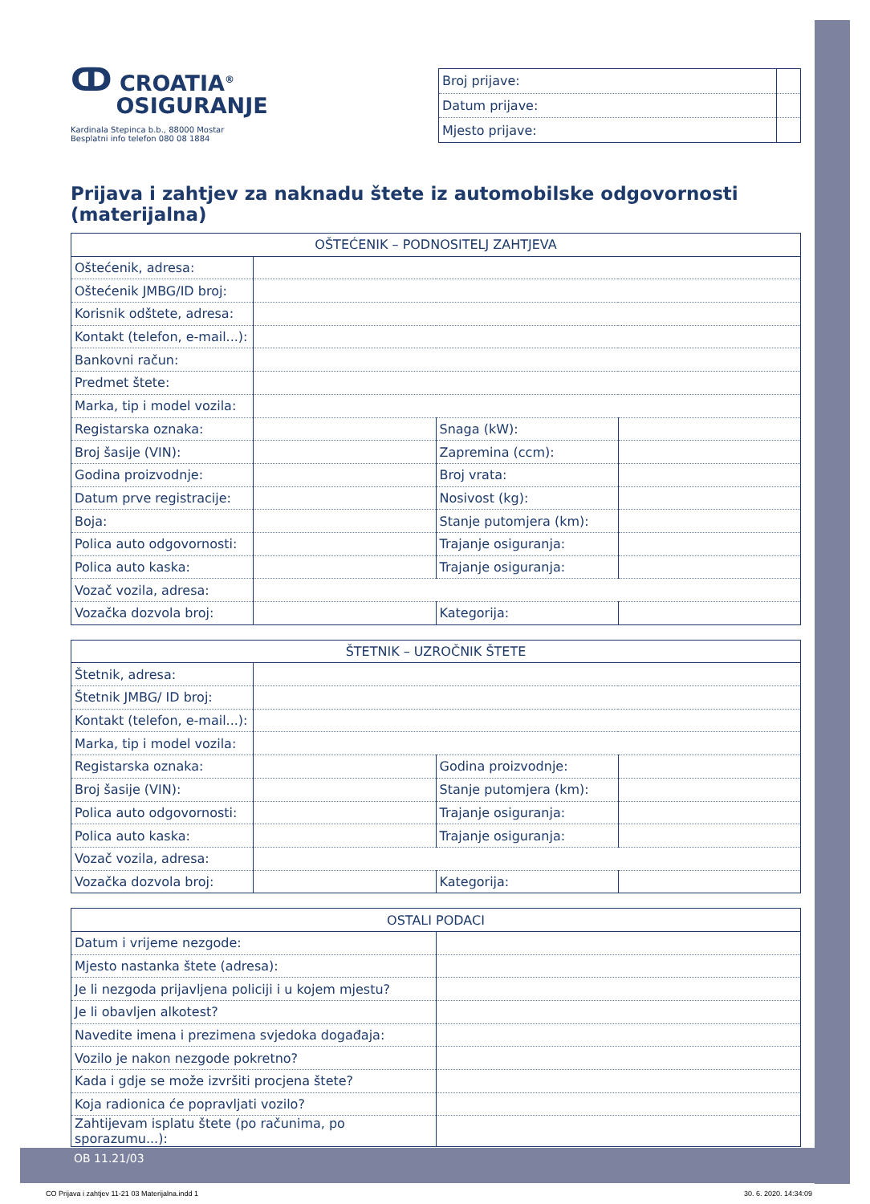ↀ CROATIA<sup>®</sup>
OSIGURANJE
Kardinala Stepinca b.b., 88000 Mostar
Besplatni info telefon 080 08 1884
| Broj prijave: | |
| Datum prijave: | |
| Mjesto prijave: | |
Prijava i zahtjev za naknadu štete iz automobilske odgovornosti (materijalna)
| OŠTEĆENIK – PODNOSITELJ ZAHTJEVA | | | |
| --- | --- | --- | --- |
| Oštećenik, adresa: | | | |
| Oštećenik JMBG/ID broj: | | | |
| Korisnik odštete, adresa: | | | |
| Kontakt (telefon, e-mail...): | | | |
| Bankovni račun: | | | |
| Predmet štete: | | | |
| Marka, tip i model vozila: | | | |
| Registarska oznaka: | | Snaga (kW): | |
| Broj šasije (VIN): | | Zapremina (ccm): | |
| Godina proizvodnje: | | Broj vrata: | |
| Datum prve registracije: | | Nosivost (kg): | |
| Boja: | | Stanje putomjera (km): | |
| Polica auto odgovornosti: | | Trajanje osiguranja: | |
| Polica auto kaska: | | Trajanje osiguranja: | |
| Vozač vozila, adresa: | | | |
| Vozačka dozvola broj: | | Kategorija: | |
| ŠTETNIK – UZROČNIK ŠTETE | | | |
| --- | --- | --- | --- |
| Štetnik, adresa: | | | |
| Štetnik JMBG/ ID broj: | | | |
| Kontakt (telefon, e-mail...): | | | |
| Marka, tip i model vozila: | | | |
| Registarska oznaka: | | Godina proizvodnje: | |
| Broj šasije (VIN): | | Stanje putomjera (km): | |
| Polica auto odgovornosti: | | Trajanje osiguranja: | |
| Polica auto kaska: | | Trajanje osiguranja: | |
| Vozač vozila, adresa: | | | |
| Vozačka dozvola broj: | | Kategorija: | |
| OSTALI PODACI | |
| --- | --- |
| Datum i vrijeme nezgode: | |
| Mjesto nastanka štete (adresa): | |
| Je li nezgoda prijavljena policiji i u kojem mjestu? | |
| Je li obavljen alkotest? | |
| Navedite imena i prezimena svjedoka događaja: | |
| Vozilo je nakon nezgode pokretno? | |
| Kada i gdje se može izvršiti procjena štete? | |
| Koja radionica će popravljati vozilo? | |
| Zahtijevam isplatu štete (po računima, po sporazumu...): | |
OB 11.21/03
CO Prijava i zahtjev 11-21 03 Materijalna.indd 1
30. 6. 2020. 14:34:09